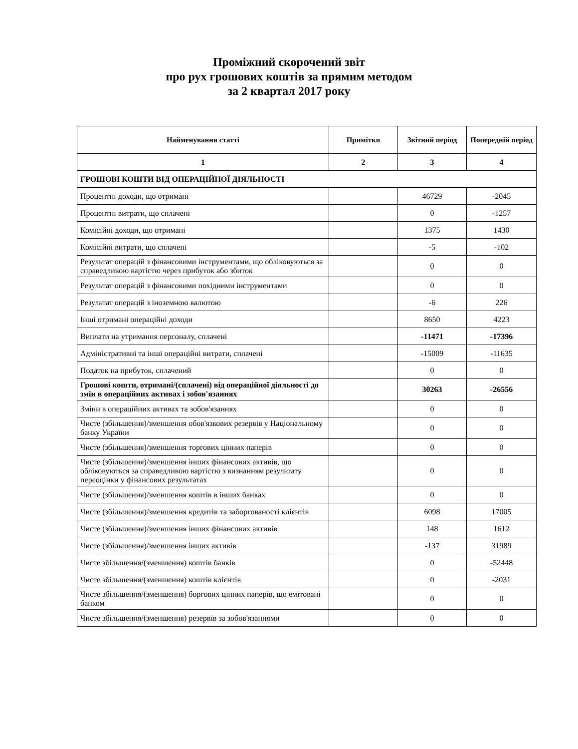Проміжний скорочений звіт
про рух грошових коштів за прямим методом
за 2 квартал 2017 року
| Найменування статті | Примітки | Звітний період | Попередній період |
| --- | --- | --- | --- |
| 1 | 2 | 3 | 4 |
| ГРОШОВІ КОШТИ ВІД ОПЕРАЦІЙНОЇ ДІЯЛЬНОСТІ | | | |
| Процентні доходи, що отримані | | 46729 | -2045 |
| Процентні витрати, що сплачені | | 0 | -1257 |
| Комісійні доходи, що отримані | | 1375 | 1430 |
| Комісійні витрати, що сплачені | | -5 | -102 |
| Результат операцій з фінансовими інструментами, що обліковуються за справедливою вартістю через прибуток або збиток | | 0 | 0 |
| Результат операцій з фінансовими похідними інструментами | | 0 | 0 |
| Результат операцій з іноземною валютою | | -6 | 226 |
| Інші отримані операційні доходи | | 8650 | 4223 |
| Виплати на утримання персоналу, сплачені | | -11471 | -17396 |
| Адміністративні та інші операційні витрати, сплачені | | -15009 | -11635 |
| Податок на прибуток, сплачений | | 0 | 0 |
| Грошові кошти, отримані/(сплачені) від операційної діяльності до змін в операційних активах і зобов'язаннях | | 30263 | -26556 |
| Зміни в операційних активах та зобов'язаннях | | 0 | 0 |
| Чисте (збільшення)/зменшення обов'язкових резервів у Національному банку України | | 0 | 0 |
| Чисте (збільшення)/зменшення торгових цінних паперів | | 0 | 0 |
| Чисте (збільшення)/зменшення інших фінансових активів, що обліковуються за справедливою вартістю з визнанням результату переоцінки у фінансових результатах | | 0 | 0 |
| Чисте (збільшення)/зменшення коштів в інших банках | | 0 | 0 |
| Чисте (збільшення)/зменшення кредитів та заборгованості клієнтів | | 6098 | 17005 |
| Чисте (збільшення)/зменшення інших фінансових активів | | 148 | 1612 |
| Чисте (збільшення)/зменшення інших активів | | -137 | 31989 |
| Чисте збільшення/(зменшення) коштів банків | | 0 | -52448 |
| Чисте збільшення/(зменшення) коштів клієнтів | | 0 | -2031 |
| Чисте збільшення/(зменшення) боргових цінних паперів, що емітовані банком | | 0 | 0 |
| Чисте збільшення/(зменшення) резервів за зобов'язаннями | | 0 | 0 |